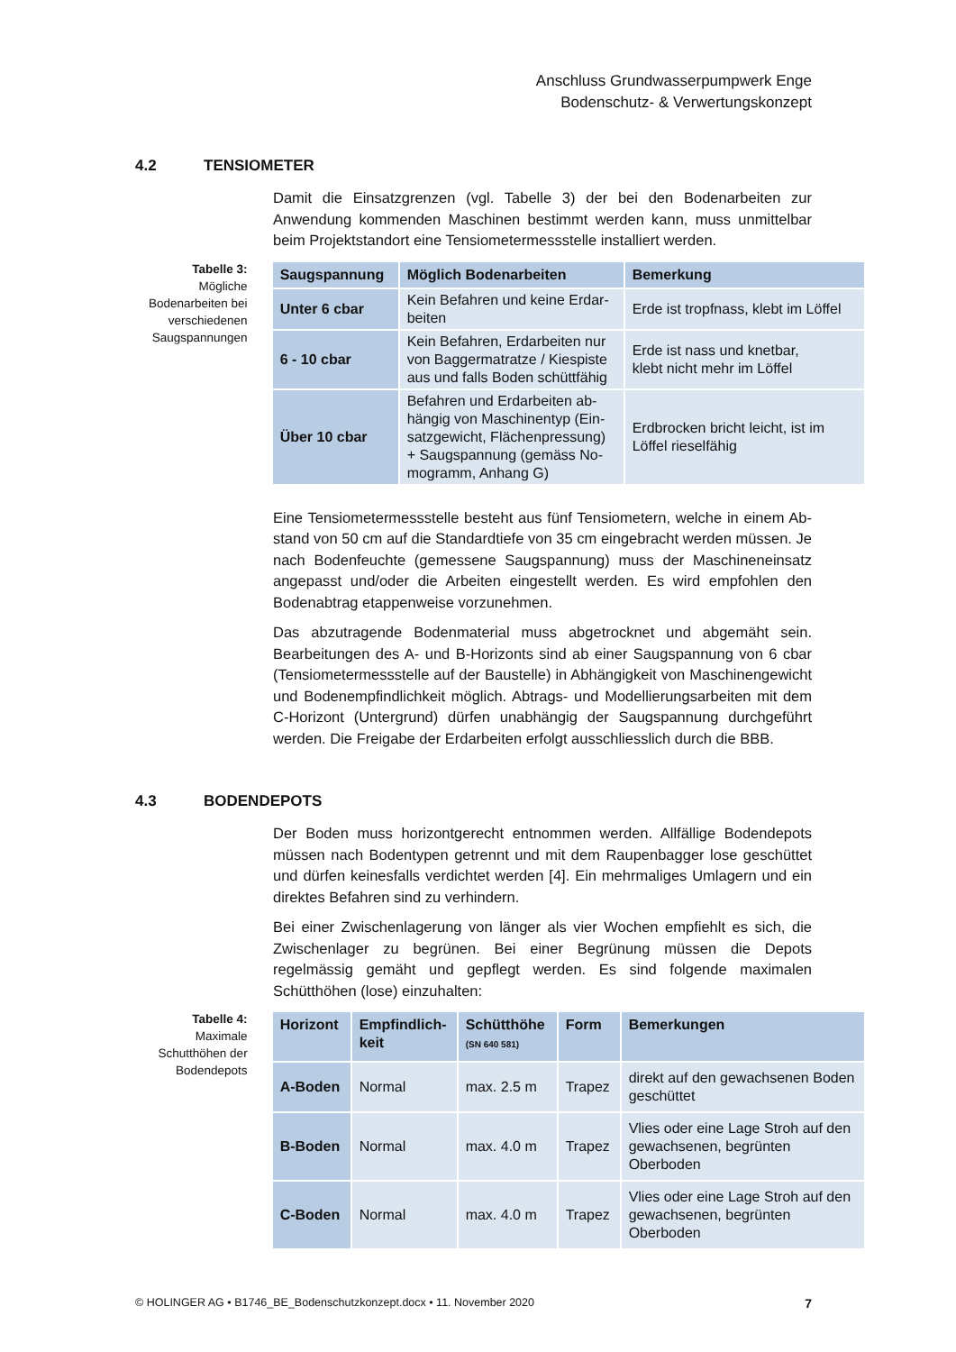Anschluss Grundwasserpumpwerk Enge
Bodenschutz- & Verwertungskonzept
4.2 TENSIOMETER
Damit die Einsatzgrenzen (vgl. Tabelle 3) der bei den Bodenarbeiten zur Anwendung kommenden Maschinen bestimmt werden kann, muss unmittelbar beim Projekt­standort eine Tensiometermessstelle installiert werden.
Tabelle 3:
Mögliche Bodenarbei­ten bei verschiedenen Saugspannungen
| Saugspannung | Möglich Bodenarbeiten | Bemerkung |
| --- | --- | --- |
| Unter 6 cbar | Kein Befahren und keine Erdar­beiten | Erde ist tropfnass, klebt im Löffel |
| 6 - 10 cbar | Kein Befahren, Erdarbeiten nur von Baggermatratze / Kiespiste aus und falls Boden schüttfähig | Erde ist nass und knetbar, klebt nicht mehr im Löffel |
| Über 10 cbar | Befahren und Erdarbeiten ab­hängig von Maschinentyp (Ein­satzgewicht, Flächenpressung) + Saugspannung (gemäss No­mogramm, Anhang G) | Erdbrocken bricht leicht, ist im Löffel rieselfähig |
Eine Tensiometermessstelle besteht aus fünf Tensiometern, welche in einem Ab­stand von 50 cm auf die Standardtiefe von 35 cm eingebracht werden müssen. Je nach Bodenfeuchte (gemessene Saugspannung) muss der Maschineneinsatz ange­passt und/oder die Arbeiten eingestellt werden. Es wird empfohlen den Bodenabtrag etappenweise vorzunehmen.
Das abzutragende Bodenmaterial muss abgetrocknet und abgemäht sein. Bearbei­tungen des A- und B-Horizonts sind ab einer Saugspannung von 6 cbar (Tensiome­termessstelle auf der Baustelle) in Abhängigkeit von Maschinengewicht und Boden­empfindlichkeit möglich. Abtrags- und Modellierungsarbeiten mit dem C-Horizont (Untergrund) dürfen unabhängig der Saugspannung durchgeführt werden. Die Frei­gabe der Erdarbeiten erfolgt ausschliesslich durch die BBB.
4.3 BODENDEPOTS
Der Boden muss horizontgerecht entnommen werden. Allfällige Bodendepots müs­sen nach Bodentypen getrennt und mit dem Raupenbagger lose geschüttet und dür­fen keinesfalls verdichtet werden [4]. Ein mehrmaliges Umlagern und ein direktes Befahren sind zu verhindern.
Bei einer Zwischenlagerung von länger als vier Wochen empfiehlt es sich, die Zwi­schenlager zu begrünen. Bei einer Begrünung müssen die Depots regelmässig ge­mäht und gepflegt werden. Es sind folgende maximalen Schütthöhen (lose) einzu­halten:
Tabelle 4:
Maximale Schutthöhen der Bodendepots
| Horizont | Empfindlich­keit | Schütthöhe (SN 640 581) | Form | Bemerkungen |
| --- | --- | --- | --- | --- |
| A-Boden | Normal | max. 2.5 m | Trapez | direkt auf den gewachsenen Boden geschüttet |
| B-Boden | Normal | max. 4.0 m | Trapez | Vlies oder eine Lage Stroh auf den gewachsenen, begrünten Oberboden |
| C-Boden | Normal | max. 4.0 m | Trapez | Vlies oder eine Lage Stroh auf den gewachsenen, begrünten Oberboden |
© HOLINGER AG • B1746_BE_Bodenschutzkonzept.docx • 11. November 2020 7